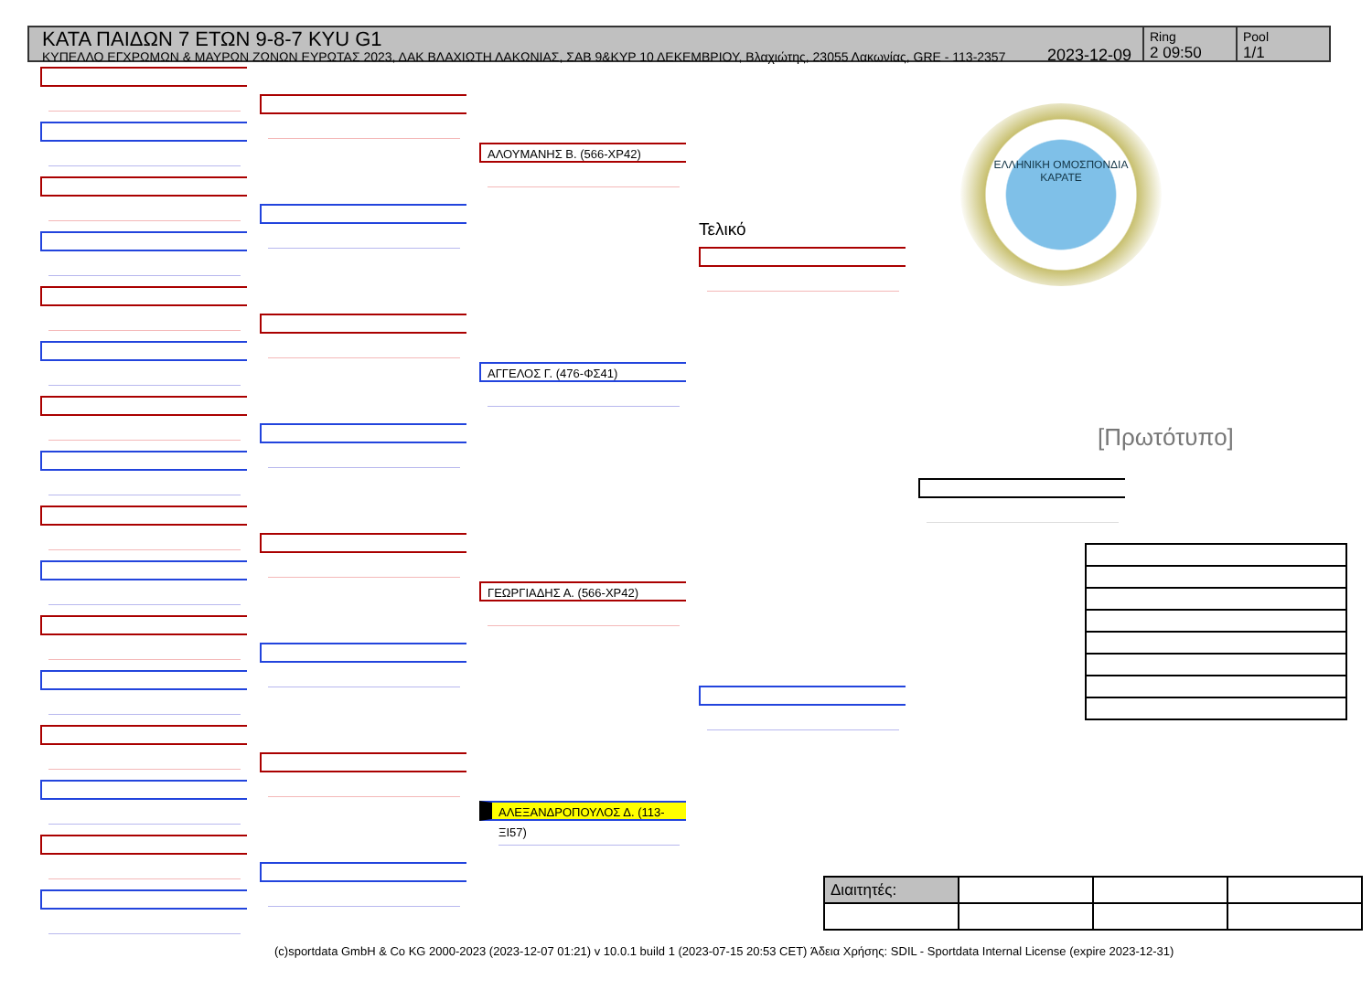ΚΑΤΑ ΠΑΙΔΩΝ 7 ΕΤΩΝ 9-8-7 KYU G1
ΚΥΠΕΛΛΟ ΕΓΧΡΩΜΩΝ & ΜΑΥΡΩΝ ΖΩΝΩΝ ΕΥΡΩΤΑΣ 2023, ΔΑΚ ΒΛΑΧΙΩΤΗ ΛΑΚΩΝΙΑΣ, ΣΑΒ 9&ΚΥΡ 10 ΔΕΚΕΜΒΡΙΟΥ, Βλαχιώτης, 23055 Λακωνίας, GRE - 113-2357
2023-12-09
Ring
2 09:50
Pool
1/1
ΑΛΟΥΜΑΝΗΣ Β. (566-ΧΡ42)
ΑΓΓΕΛΟΣ Γ. (476-ΦΣ41)
ΓΕΩΡΓΙΑΔΗΣ Α. (566-ΧΡ42)
ΑΛΕΞΑΝΔΡΟΠΟΥΛΟΣ Δ. (113-ΞΙ57)
Τελικό
ΕΛΛΗΝΙΚΗ ΟΜΟΣΠΟΝΔΙΑ
ΚΑΡΑΤΕ
[Πρωτότυπο]
| Διαιτητές: | | | |
(c)sportdata GmbH & Co KG 2000-2023 (2023-12-07 01:21) v 10.0.1 build 1 (2023-07-15 20:53 CET) Άδεια Χρήσης: SDIL - Sportdata Internal License (expire 2023-12-31)